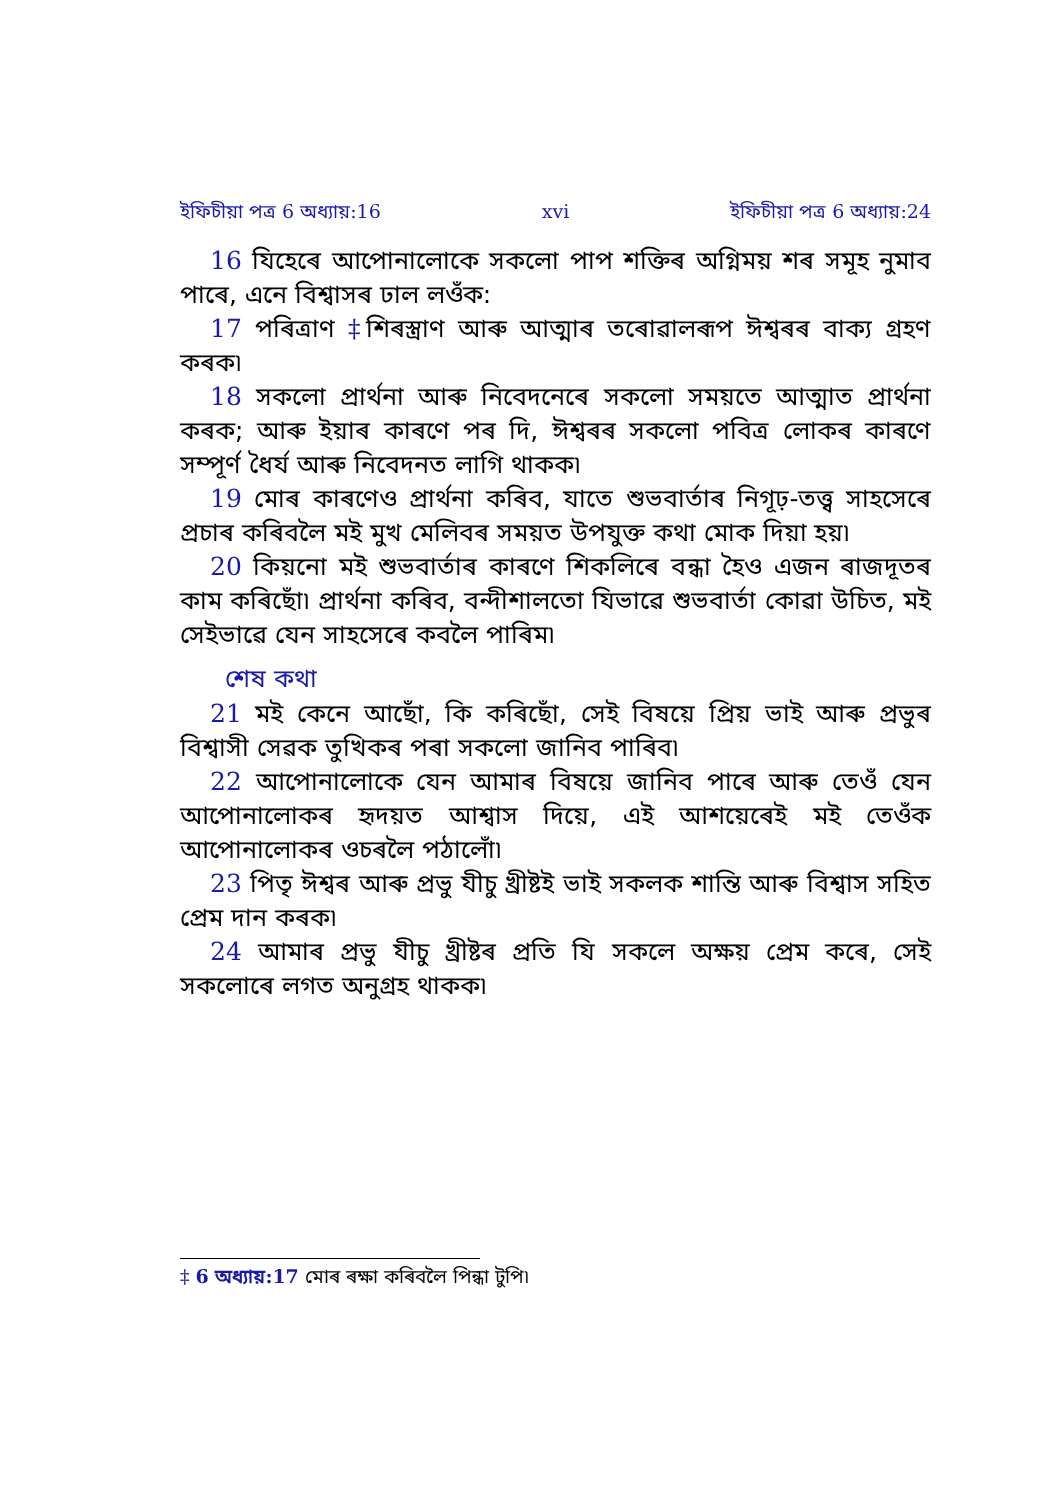ইফিচীয়া পত্র 6 অধ্যায়:16 xvi ইফিচীয়া পত্র 6 অধ্যায়:24
16 যিহেৰে আপোনালোকে সকলো পাপ শক্তিৰ অগ্নিময় শৰ সমূহ নুমাব পাৰে, এনে বিশ্বাসৰ ঢাল লওঁক:
17 পৰিত্ৰাণ ‡শিৰস্ত্ৰাণ আৰু আত্মাৰ তৰোৱালৰূপ ঈশ্বৰৰ বাক্য গ্ৰহণ কৰক৷
18 সকলো প্ৰাৰ্থনা আৰু নিবেদনেৰে সকলো সময়তে আত্মাত প্ৰাৰ্থনা কৰক; আৰু ইয়াৰ কাৰণে পৰ দি, ঈশ্বৰৰ সকলো পবিত্ৰ লোকৰ কাৰণে সম্পূৰ্ণ ধৈৰ্য আৰু নিবেদনত লাগি থাকক৷
19 মোৰ কাৰণেও প্ৰাৰ্থনা কৰিব, যাতে শুভবাৰ্তাৰ নিগূঢ়-তত্ত্ব সাহসেৰে প্ৰচাৰ কৰিবলৈ মই মুখ মেলিবৰ সময়ত উপযুক্ত কথা মোক দিয়া হয়৷
20 কিয়নো মই শুভবাৰ্তাৰ কাৰণে শিকলিৰে বন্ধা হৈও এজন ৰাজদূতৰ কাম কৰিছোঁ৷ প্ৰাৰ্থনা কৰিব, বন্দীশালতো যিভাৱে শুভবাৰ্তা কোৱা উচিত, মই সেইভাৱে যেন সাহসেৰে কবলৈ পাৰিম৷
শেষ কথা
21 মই কেনে আছোঁ, কি কৰিছোঁ, সেই বিষয়ে প্ৰিয় ভাই আৰু প্ৰভুৰ বিশ্বাসী সেৱক তুখিকৰ পৰা সকলো জানিব পাৰিব৷
22 আপোনালোকে যেন আমাৰ বিষয়ে জানিব পাৰে আৰু তেওঁ যেন আপোনালোকৰ হৃদয়ত আশ্বাস দিয়ে, এই আশয়েৰেই মই তেওঁক আপোনালোকৰ ওচৰলৈ পঠালোঁ৷
23 পিতৃ ঈশ্বৰ আৰু প্ৰভু যীচু খ্ৰীষ্টই ভাই সকলক শান্তি আৰু বিশ্বাস সহিত প্ৰেম দান কৰক৷
24 আমাৰ প্ৰভু যীচু খ্ৰীষ্টৰ প্ৰতি যি সকলে অক্ষয় প্ৰেম কৰে, সেই সকলোৰে লগত অনুগ্ৰহ থাকক৷
‡ 6 অধ্যায়:17 মোৰ ৰক্ষা কৰিবলৈ পিন্ধা টুপি৷